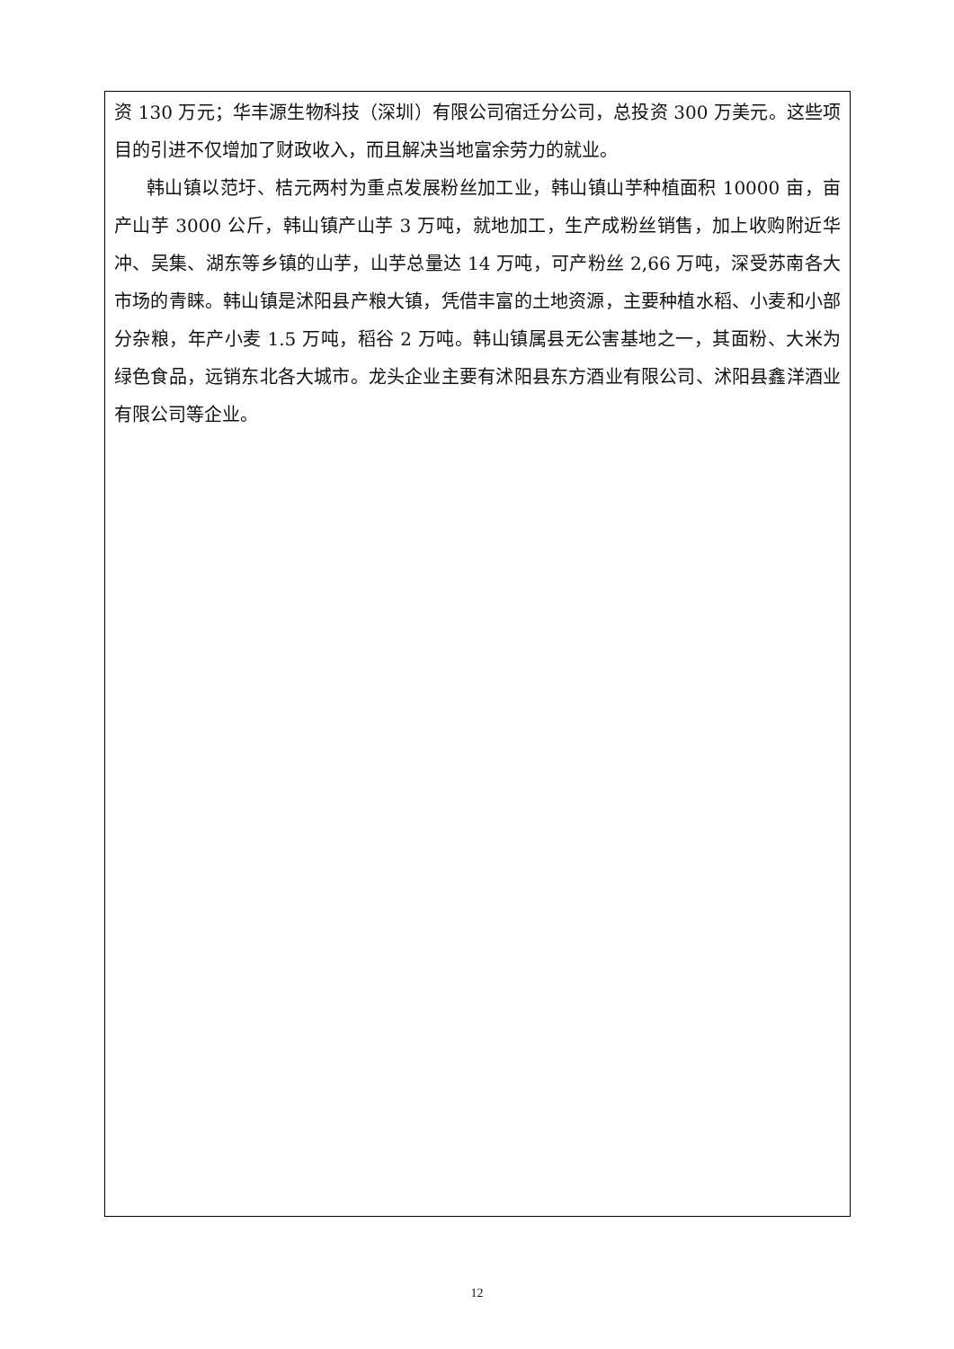资 130 万元；华丰源生物科技（深圳）有限公司宿迁分公司，总投资 300 万美元。这些项目的引进不仅增加了财政收入，而且解决当地富余劳力的就业。
韩山镇以范圩、桔元两村为重点发展粉丝加工业，韩山镇山芋种植面积 10000 亩，亩产山芋 3000 公斤，韩山镇产山芋 3 万吨，就地加工，生产成粉丝销售，加上收购附近华冲、吴集、湖东等乡镇的山芋，山芋总量达 14 万吨，可产粉丝 2,66 万吨，深受苏南各大市场的青睐。韩山镇是沭阳县产粮大镇，凭借丰富的土地资源，主要种植水稻、小麦和小部分杂粮，年产小麦 1.5 万吨，稻谷 2 万吨。韩山镇属县无公害基地之一，其面粉、大米为绿色食品，远销东北各大城市。龙头企业主要有沭阳县东方酒业有限公司、沭阳县鑫洋酒业有限公司等企业。
12